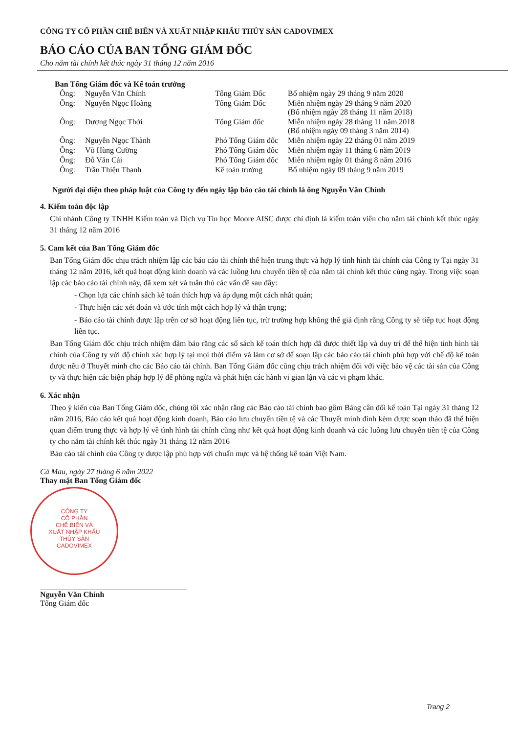CÔNG TY CỔ PHẦN CHẾ BIẾN VÀ XUẤT NHẬP KHẨU THỦY SẢN CADOVIMEX
BÁO CÁO CỦA BAN TỔNG GIÁM ĐỐC
Cho năm tài chính kết thúc ngày 31 tháng 12 năm 2016
Ban Tổng Giám đốc và Kế toán trưởng
| Ông: | Nguyễn Văn Chính | Tổng Giám Đốc | Bổ nhiệm ngày 29 tháng 9 năm 2020 |
| Ông: | Nguyễn Ngọc Hoàng | Tổng Giám Đốc | Miễn nhiệm ngày 29 tháng 9 năm 2020 (Bổ nhiệm ngày 28 tháng 11 năm 2018) |
| Ông: | Dương Ngọc Thới | Tổng Giám đốc | Miễn nhiệm ngày 28 tháng 11 năm 2018 (Bổ nhiệm ngày 09 tháng 3 năm 2014) |
| Ông: | Nguyễn Ngọc Thành | Phó Tổng Giám đốc | Miễn nhiệm ngày 22 tháng 01 năm 2019 |
| Ông: | Võ Hùng Cường | Phó Tổng Giám đốc | Miễn nhiệm ngày 11 tháng 6 năm 2019 |
| Ông: | Đỗ Văn Cải | Phó Tổng Giám đốc | Miễn nhiệm ngày 01 tháng 8 năm 2016 |
| Ông: | Trần Thiện Thanh | Kế toán trưởng | Bổ nhiệm ngày 09 tháng 9 năm 2019 |
Người đại diện theo pháp luật của Công ty đến ngày lập báo cáo tài chính là ông Nguyễn Văn Chính
4. Kiểm toán độc lập
Chi nhánh Công ty TNHH Kiểm toán và Dịch vụ Tin học Moore AISC được chỉ định là kiểm toán viên cho năm tài chính kết thúc ngày 31 tháng 12 năm 2016
5. Cam kết của Ban Tổng Giám đốc
Ban Tổng Giám đốc chịu trách nhiệm lập các báo cáo tài chính thể hiện trung thực và hợp lý tình hình tài chính của Công ty Tại ngày 31 tháng 12 năm 2016, kết quả hoạt động kinh doanh và các luồng lưu chuyển tiền tệ của năm tài chính kết thúc cùng ngày. Trong việc soạn lập các báo cáo tài chính này, đã xem xét và tuân thủ các vấn đề sau đây:
- Chọn lựa các chính sách kế toán thích hợp và áp dụng một cách nhất quán;
- Thực hiện các xét đoán và ước tính một cách hợp lý và thận trọng;
- Báo cáo tài chính được lập trên cơ sở hoạt động liên tục, trừ trường hợp không thể giả định rằng Công ty sẽ tiếp tục hoạt động liên tục.
Ban Tổng Giám đốc chịu trách nhiệm đảm bảo rằng các sổ sách kế toán thích hợp đã được thiết lập và duy trì để thể hiện tình hình tài chính của Công ty với độ chính xác hợp lý tại mọi thời điểm và làm cơ sở để soạn lập các báo cáo tài chính phù hợp với chế độ kế toán được nêu ở Thuyết minh cho các Báo cáo tài chính. Ban Tổng Giám đốc cũng chịu trách nhiệm đối với việc bảo vệ các tài sản của Công ty và thực hiện các biện pháp hợp lý để phòng ngừa và phát hiện các hành vi gian lận và các vi phạm khác.
6. Xác nhận
Theo ý kiến của Ban Tổng Giám đốc, chúng tôi xác nhận rằng các Báo cáo tài chính bao gồm Bảng cân đối kế toán Tại ngày 31 tháng 12 năm 2016, Báo cáo kết quả hoạt động kinh doanh, Báo cáo lưu chuyển tiền tệ và các Thuyết minh đính kèm được soạn thảo đã thể hiện quan điểm trung thực và hợp lý về tình hình tài chính cũng như kết quả hoạt động kinh doanh và các luồng lưu chuyển tiền tệ của Công ty cho năm tài chính kết thúc ngày 31 tháng 12 năm 2016
Báo cáo tài chính của Công ty được lập phù hợp với chuẩn mực và hệ thống kế toán Việt Nam.
Cà Mau, ngày 27 tháng 6 năm 2022
Thay mặt Ban Tổng Giám đốc
CÔNG TY
CỔ PHẦN
CHẾ BIẾN VÀ
XUẤT NHẬP KHẨU
THỦY SẢN
CADOVIMEX
Nguyễn Văn Chính
Tổng Giám đốc
Trang 2